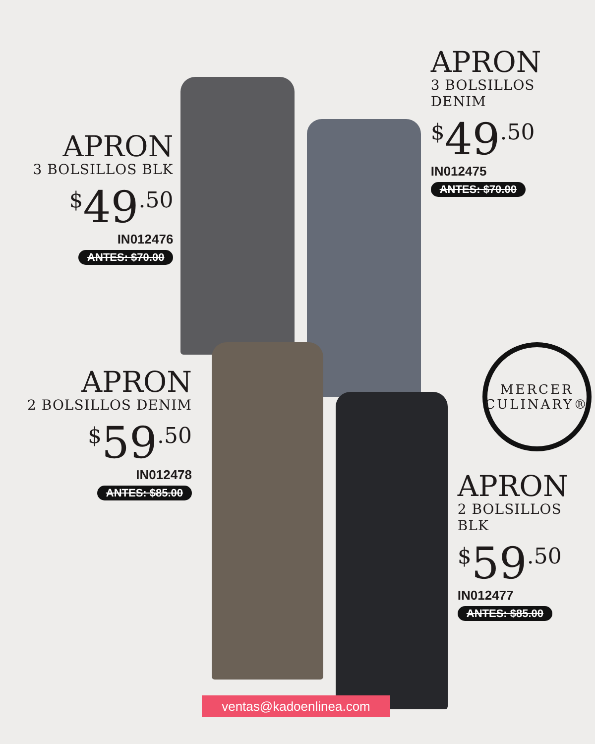APRON
3 BOLSILLOS BLK
$49<sup>.50</sup>
IN012476
ANTES: $70.00
APRON
3 BOLSILLOS DENIM
$49<sup>.50</sup>
IN012475
ANTES: $70.00
APRON
2 BOLSILLOS DENIM
$59<sup>.50</sup>
IN012478
ANTES: $85.00
MERCER
CULINARY®
APRON
2 BOLSILLOS BLK
$59<sup>.50</sup>
IN012477
ANTES: $85.00
ventas@kadoenlinea.com